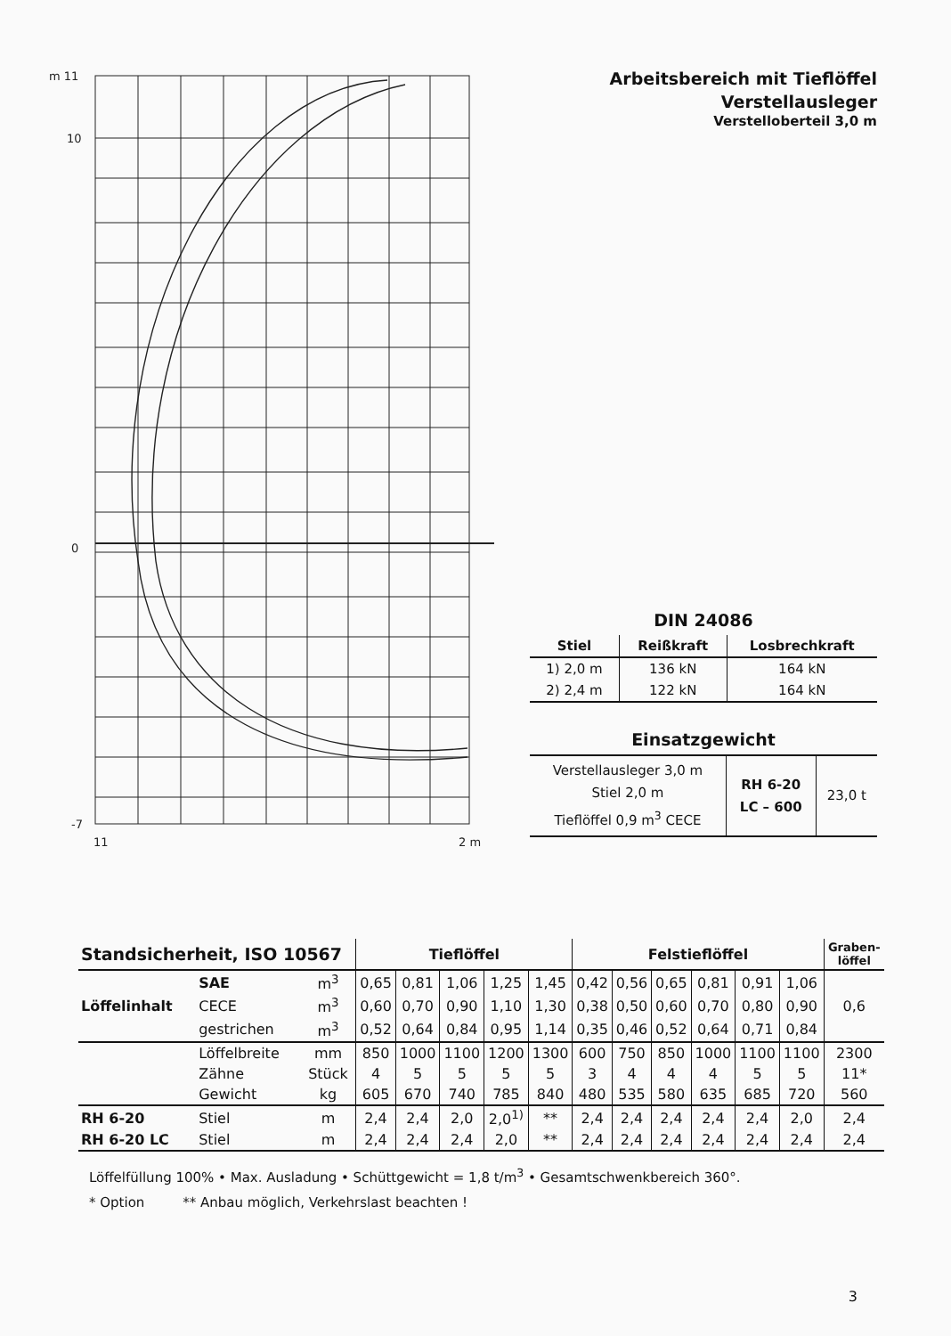m 11
10
0
-7
11
2 m
Arbeitsbereich mit Tieflöffel
Verstellausleger
Verstelloberteil 3,0 m
DIN 24086
| Stiel | Reißkraft | Losbrechkraft |
| --- | --- | --- |
| 1) 2,0 m | 136 kN | 164 kN |
| 2) 2,4 m | 122 kN | 164 kN |
Einsatzgewicht
| Verstellausleger 3,0 m Stiel 2,0 m Tieflöffel 0,9 m<sup>3</sup> CECE | RH 6-20 LC – 600 | 23,0 t |
| Standsicherheit, ISO 10567 | | | Tieflöffel | | | | | Felstieflöffel | | | | | | Graben- löffel |
| --- | --- | --- | --- | --- | --- | --- | --- | --- | --- | --- | --- | --- | --- | --- |
| Löffelinhalt | SAE | m<sup>3</sup> | 0,65 | 0,81 | 1,06 | 1,25 | 1,45 | 0,42 | 0,56 | 0,65 | 0,81 | 0,91 | 1,06 | 0,6 |
| | CECE | m<sup>3</sup> | 0,60 | 0,70 | 0,90 | 1,10 | 1,30 | 0,38 | 0,50 | 0,60 | 0,70 | 0,80 | 0,90 | |
| | gestrichen | m<sup>3</sup> | 0,52 | 0,64 | 0,84 | 0,95 | 1,14 | 0,35 | 0,46 | 0,52 | 0,64 | 0,71 | 0,84 | |
| | Löffelbreite | mm | 850 | 1000 | 1100 | 1200 | 1300 | 600 | 750 | 850 | 1000 | 1100 | 1100 | 2300 |
| | Zähne | Stück | 4 | 5 | 5 | 5 | 5 | 3 | 4 | 4 | 4 | 5 | 5 | 11* |
| | Gewicht | kg | 605 | 670 | 740 | 785 | 840 | 480 | 535 | 580 | 635 | 685 | 720 | 560 |
| RH 6-20 | Stiel | m | 2,4 | 2,4 | 2,0 | 2,0<sup>1)</sup> | ** | 2,4 | 2,4 | 2,4 | 2,4 | 2,4 | 2,0 | 2,4 |
| RH 6-20 LC | Stiel | m | 2,4 | 2,4 | 2,4 | 2,0 | ** | 2,4 | 2,4 | 2,4 | 2,4 | 2,4 | 2,4 | 2,4 |
Löffelfüllung 100% • Max. Ausladung • Schüttgewicht = 1,8 t/m<sup>3</sup> • Gesamtschwenkbereich 360°.
* Option ** Anbau möglich, Verkehrslast beachten !
3